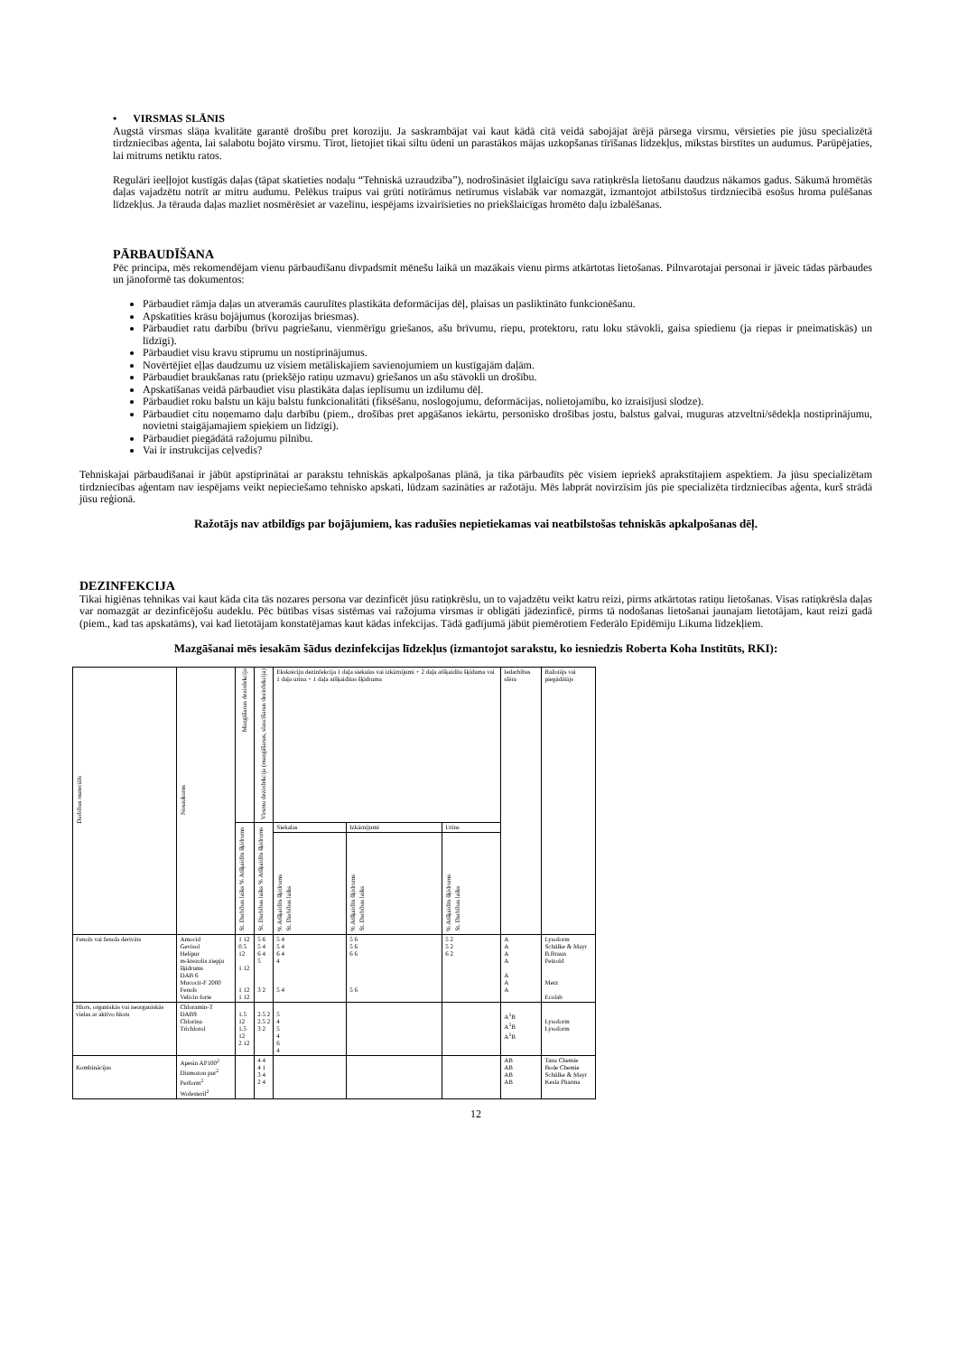• VIRSMAS SLĀNIS
Augstā virsmas slāņa kvalitāte garantē drošību pret koroziju. Ja saskrambājat vai kaut kādā citā veidā sabojājat ārējā pārsega virsmu, vērsieties pie jūsu specializētā tirdzniecības aģenta, lai salabotu bojāto virsmu. Tīrot, lietojiet tikai siltu ūdeni un parastākos mājas uzkopšanas tīrīšanas līdzekļus, mīkstas birstītes un audumus. Parūpējaties, lai mitrums netiktu ratos.
Regulāri ieeļļojot kustīgās daļas (tāpat skatieties nodaļu “Tehniskā uzraudzība”), nodrošināsiet ilglaicīgu sava ratiņkrēsla lietošanu daudzus nākamos gadus. Sākumā hromētās daļas vajadzētu notrīt ar mitru audumu. Pelēkus traipus vai grūti notīrāmus netīrumus vislabāk var nomazgāt, izmantojot atbilstošus tirdzniecībā esošus hroma pulēšanas līdzekļus. Ja tērauda daļas mazliet nosmērēsiet ar vazelīnu, iespējams izvairīsieties no priekšlaicīgas hromēto daļu izbalēšanas.
PĀRBAUDĪŠANA
Pēc principa, mēs rekomendējam vienu pārbaudīšanu divpadsmit mēnešu laikā un mazākais vienu pirms atkārtotas lietošanas. Pilnvarotajai personai ir jāveic tādas pārbaudes un jānoformē tas dokumentos:
Pārbaudiet rāmja daļas un atveramās caurulītes plastikāta deformācijas dēļ, plaisas un pasliktināto funkcionēšanu.
Apskatīties krāsu bojājumus (korozijas briesmas).
Pārbaudiet ratu darbību (brīvu pagriešanu, vienmērīgu griešanos, ašu brīvumu, riepu, protektoru, ratu loku stāvokli, gaisa spiedienu (ja riepas ir pneimatiskās) un līdzīgi).
Pārbaudiet visu kravu stiprumu un nostiprinājumus.
Novērtējiet eļļas daudzumu uz visiem metāliskajiem savienojumiem un kustīgajām daļām.
Pārbaudiet braukšanas ratu (priekšējo ratiņu uzmavu) griešanos un ašu stāvokli un drošību.
Apskatīšanas veidā pārbaudiet visu plastikāta daļas ieplīsumu un izdilumu dēļ.
Pārbaudiet roku balstu un kāju balstu funkcionalitāti (fiksēšanu, noslogojumu, deformācijas, nolietojamību, ko izraisījusi slodze).
Pārbaudiet citu noņemamo daļu darbību (piem., drošības pret apgāšanos iekārtu, personisko drošības jostu, balstus galvai, muguras atzveltni/sēdekļa nostiprinājumu, novietni staigājamajiem spieķiem un līdzīgi).
Pārbaudiet piegādātā ražojumu pilnību.
Vai ir instrukcijas ceļvedis?
Tehniskajai pārbaudīšanai ir jābūt apstiprinātai ar parakstu tehniskās apkalpošanas plānā, ja tika pārbaudīts pēc visiem iepriekš aprakstītajiem aspektiem. Ja jūsu specializētam tirdzniecības aģentam nav iespējams veikt nepieciešamo tehnisko apskati, lūdzam sazināties ar ražotāju. Mēs labprāt novirzīsim jūs pie specializēta tirdzniecības aģenta, kurš strādā jūsu reģionā.
Ražotājs nav atbildīgs par bojājumiem, kas radušies nepietiekamas vai neatbilstošas tehniskās apkalpošanas dēļ.
DEZINFEKCIJA
Tikai higiēnas tehnikas vai kaut kāda cita tās nozares persona var dezinficēt jūsu ratiņkrēslu, un to vajadzētu veikt katru reizi, pirms atkārtotas ratiņu lietošanas. Visas ratiņkrēsla daļas var nomazgāt ar dezinficējošu audeklu. Pēc būtības visas sistēmas vai ražojuma virsmas ir obligāti jādezinficē, pirms tā nodošanas lietošanai jaunajam lietotājam, kaut reizi gadā (piem., kad tas apskatāms), vai kad lietotājam konstatējamas kaut kādas infekcijas. Tādā gadījumā jābūt piemērotiem Federālo Epidēmiju Likuma līdzekļiem.
Mazgāšanai mēs iesakām šādus dezinfekcijas līdzekļus (izmantojot sarakstu, ko iesniedzis Roberta Koha Institūts, RKI):
| Darbības materiāls | Nosaukums | Mazgāšanas dezinfekcija | Virsmu dezinfekcija (mazgāšanas, slaucīšanas dezinfekcija) | Ekskrēciju dezinfekcija 1 daļa siekalas vai izkārnījumi + 2 daļa atšķaidīta šķīduma vai 1 daļa urīna + 1 daļa atšķaidītas šķidruma | | | Iedarbības sfēra | Ražotājs vai piegādātājs |
| --- | --- | --- | --- | --- | --- | --- | --- | --- |
| | | % Atšķaidīts šķidrums St. Darbības laiks | % Atšķaidīts šķidrums St. Darbības laiks | Siekalas | Izkārnījumi | Urīns | | |
| | | | | % Atšķaidīts šķidrums St. Darbības laiks | % Atšķaidīts šķidrums St. Darbības laiks | % Atšķaidīts šķidrums St. Darbības laiks | | |
| Fenols vai fenola derivāts | Amocid Gevisol Helipur m-krezolis ziepju šķidrums DAB 6 Mucocit-F 2000 Fenols Velicin forte | 1 12 0.5 12 1 12 1 12 1 12 | 5 6 5 4 6 4 5 3 2 | 5 4 5 4 6 4 4 5 4 | 5 6 5 6 6 6 5 6 | 5 2 5 2 6 2 | A A A A A A A | Lysoform Schülke & Mayr B.Braun Petzold Merz Ecolab |
| Hlors, organiskās vai neorganiskās vielas ar aktīvo hloru | Chloramin-T DAB9 Chlorina Trichlorol | 1.5 12 1.5 12 2 12 | 2.5 2 2.5 2 3 2 | 5 4 5 4 6 4 | | | A<sup>1</sup>B A<sup>1</sup>B A<sup>1</sup>B | Lysoform Lysoform |
| Kombinācijas | Apesin AP100<sup>2</sup> Dismozon pur<sup>2</sup> Perform<sup>2</sup> Wofesteril<sup>2</sup> | | 4 4 4 1 3 4 2 4 | | | | AB AB AB AB | Tana Chemie Bode Chemie Schülke & Mayr Kesla Pharma |
12